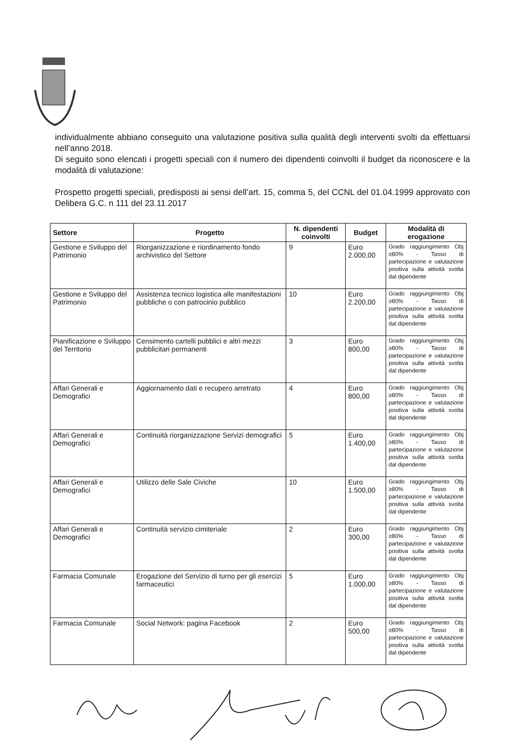individualmente abbiano conseguito una valutazione positiva sulla qualità degli interventi svolti da effettuarsi nell’anno 2018.
Di seguito sono elencati i progetti speciali con il numero dei dipendenti coinvolti il budget da riconoscere e la modalità di valutazione:
Prospetto progetti speciali, predisposti ai sensi dell’art. 15, comma 5, del CCNL del 01.04.1999 approvato con Delibera G.C. n 111 del 23.11.2017
| Settore | Progetto | N. dipendenti coinvolti | Budget | Modalità di erogazione |
| --- | --- | --- | --- | --- |
| Gestione e Sviluppo del Patrimonio | Riorganizzazione e riordinamento fondo archivistico del Settore | 9 | Euro 2.000,00 | Grado raggiungimento Obj ≥80% - Tasso di partecipazione e valutazione positiva sulla attività svolta dal dipendente |
| Gestione e Sviluppo del Patrimonio | Assistenza tecnico logistica alle manifestazioni pubbliche o con patrocinio pubblico | 10 | Euro 2.200,00 | Grado raggiungimento Obj ≥80% - Tasso di partecipazione e valutazione positiva sulla attività svolta dal dipendente |
| Pianificazione e Sviluppo del Territorio | Censimento cartelli pubblici e altri mezzi pubblicitari permanenti | 3 | Euro 800,00 | Grado raggiungimento Obj ≥80% - Tasso di partecipazione e valutazione positiva sulla attività svolta dal dipendente |
| Affari Generali e Demografici | Aggiornamento dati e recupero arretrato | 4 | Euro 800,00 | Grado raggiungimento Obj ≥80% - Tasso di partecipazione e valutazione positiva sulla attività svolta dal dipendente |
| Affari Generali e Demografici | Continuità riorganizzazione Servizi demografici | 5 | Euro 1.400,00 | Grado raggiungimento Obj ≥80% - Tasso di partecipazione e valutazione positiva sulla attività svolta dal dipendente |
| Affari Generali e Demografici | Utilizzo delle Sale Civiche | 10 | Euro 1.500,00 | Grado raggiungimento Obj ≥80% - Tasso di partecipazione e valutazione positiva sulla attività svolta dal dipendente |
| Affari Generali e Demografici | Continuità servizio cimiteriale | 2 | Euro 300,00 | Grado raggiungimento Obj ≥80% - Tasso di partecipazione e valutazione positiva sulla attività svolta dal dipendente |
| Farmacia Comunale | Erogazione del Servizio di turno per gli esercizi farmaceutici | 5 | Euro 1.000,00 | Grado raggiungimento Obj ≥80% - Tasso di partecipazione e valutazione positiva sulla attività svolta dal dipendente |
| Farmacia Comunale | Social Network: pagina Facebook | 2 | Euro 500,00 | Grado raggiungimento Obj ≥80% - Tasso di partecipazione e valutazione positiva sulla attività svolta dal dipendente |